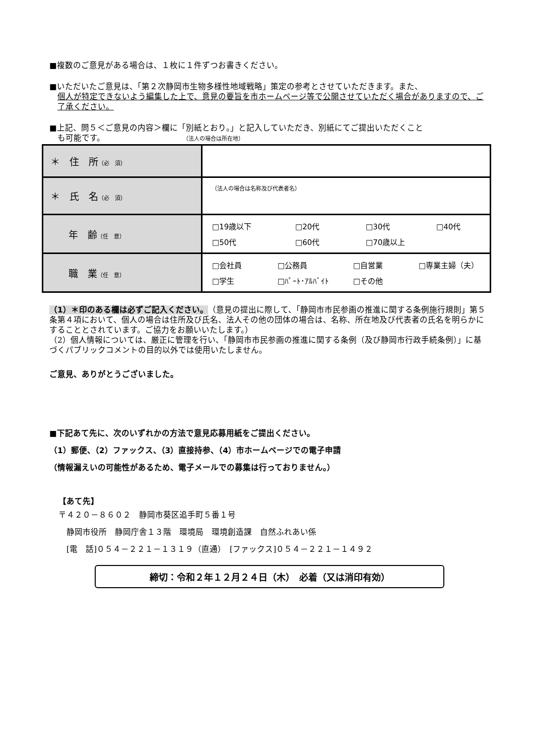■複数のご意見がある場合は、１枚に１件ずつお書きください。
■いただいたご意見は、「第２次静岡市生物多様性地域戦略」策定の参考とさせていただきます。また、
個人が特定できないよう編集した上で、意見の要旨を市ホームページ等で公開させていただく場合があり­ますので、ご了承ください。
■上記、問５＜ご意見の内容＞欄に「別紙とおり。」と記入していただき、別紙にてご提出いただくこと
も可能です。 （法人の場合は所在地）
| ＊ 住 所 （必 須） | |
| ＊ 氏 名 （必 須） | （法人の場合は名称及び代表者名） |
| 年 齢 （任 意） | □19歳以下 □20代 □30代 □40代 □50代 □60代 □70歳以上 |
| 職 業 （任 意） | □会社員 □公務員 □自営業 □専業主婦（夫） □学生 □ﾊﾟｰﾄ･ｱﾙﾊﾞｲﾄ □その他 |
（1）＊印のある欄は必ずご記入ください。（意見の提出に際して、「静岡市市民参画の推進に関する条例施行規則」第５条第４項において、個人の場合は住所及び氏名、法人その他の団体の場合は、名称、所在地及び代表者の氏名を明らかにすることとされています。ご協力をお願いいたします。）
（2）個人情報については、厳正に管理を行い、「静岡市市民参画の推進に関する条例（及び静岡市行政手続条例）」に基づくパブリックコメントの目的以外では使用いたしません。
ご意見、ありがとうございました。
■下記あて先に、次のいずれかの方法で意見応募用紙をご提出ください。
（1）郵便、（2）ファックス、（3）直接持参、（4）市ホームページでの電子申請
（情報漏えいの可能性があるため、電子メールでの募集は行っておりません。）
【あて先】
〒４２０－８６０２　静岡市葵区追手町５番１号
　静岡市役所　静岡庁舎１３階　環境局　環境創造課　自然ふれあい係
　[電　話]０５４－２２１－１３１９（直通）　[ファックス]０５４－２２１－１４９２
締切：令和２年１２月２４日（木）　必着（又は消印有効）